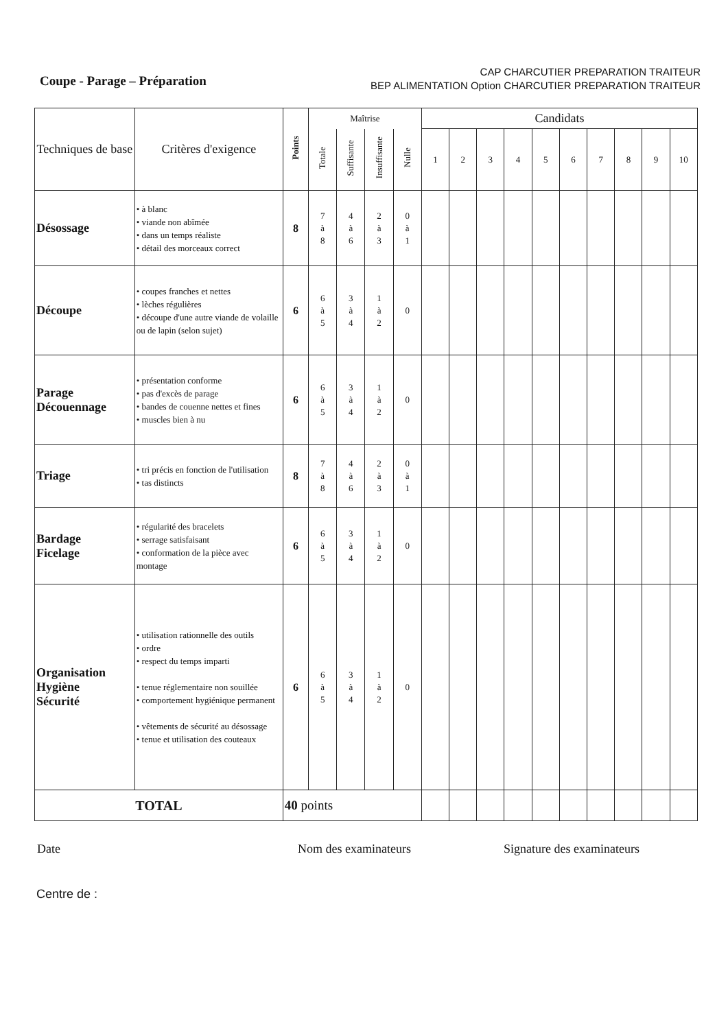Coupe - Parage – Préparation
CAP CHARCUTIER PREPARATION TRAITEUR
BEP ALIMENTATION Option CHARCUTIER PREPARATION TRAITEUR
| Techniques de base | Critères d'exigence | Points | Maîtrise | | | | Candidats | | | | | | | | | |
| --- | --- | --- | --- | --- | --- | --- | --- | --- | --- | --- | --- | --- | --- | --- | --- | --- |
| | | | Totale | Suffisante | Insuffisante | Nulle | 1 | 2 | 3 | 4 | 5 | 6 | 7 | 8 | 9 | 10 |
| Désossage | • à blanc • viande non abîmée • dans un temps réaliste • détail des morceaux correct | 8 | 7 à 8 | 4 à 6 | 2 à 3 | 0 à 1 | | | | | | | | | | |
| Découpe | • coupes franches et nettes • lèches régulières • découpe d'une autre viande de volaille ou de lapin (selon sujet) | 6 | 6 à 5 | 3 à 4 | 1 à 2 | 0 | | | | | | | | | | |
| Parage Découennage | • présentation conforme • pas d'excès de parage • bandes de couenne nettes et fines • muscles bien à nu | 6 | 6 à 5 | 3 à 4 | 1 à 2 | 0 | | | | | | | | | | |
| Triage | • tri précis en fonction de l'utilisation • tas distincts | 8 | 7 à 8 | 4 à 6 | 2 à 3 | 0 à 1 | | | | | | | | | | |
| Bardage Ficelage | • régularité des bracelets • serrage satisfaisant • conformation de la pièce avec montage | 6 | 6 à 5 | 3 à 4 | 1 à 2 | 0 | | | | | | | | | | |
| Organisation Hygiène Sécurité | • utilisation rationnelle des outils • ordre • respect du temps imparti • tenue réglementaire non souillée • comportement hygiénique permanent • vêtements de sécurité au désossage • tenue et utilisation des couteaux | 6 | 6 à 5 | 3 à 4 | 1 à 2 | 0 | | | | | | | | | | |
| TOTAL | | 40 points | | | | | | | | | | | | | | |
Date Nom des examinateurs Signature des examinateurs
Centre de :